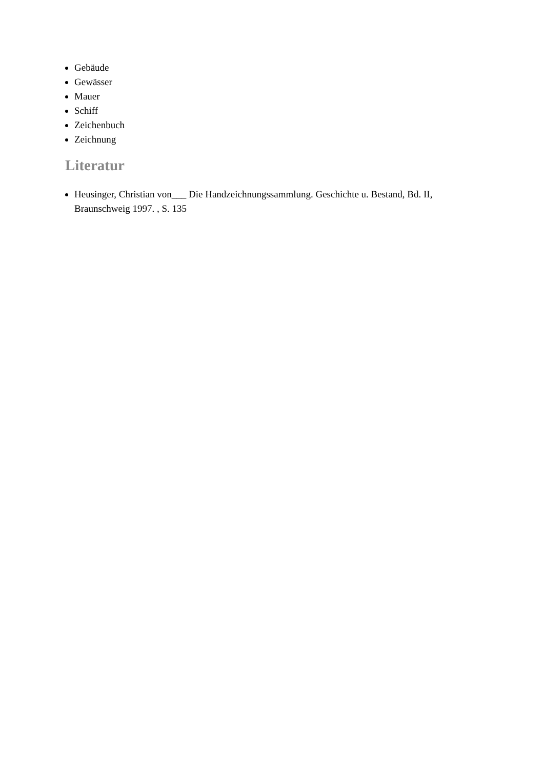Gebäude
Gewässer
Mauer
Schiff
Zeichenbuch
Zeichnung
Literatur
Heusinger, Christian von___ Die Handzeichnungssammlung. Geschichte u. Bestand, Bd. II, Braunschweig 1997. , S. 135